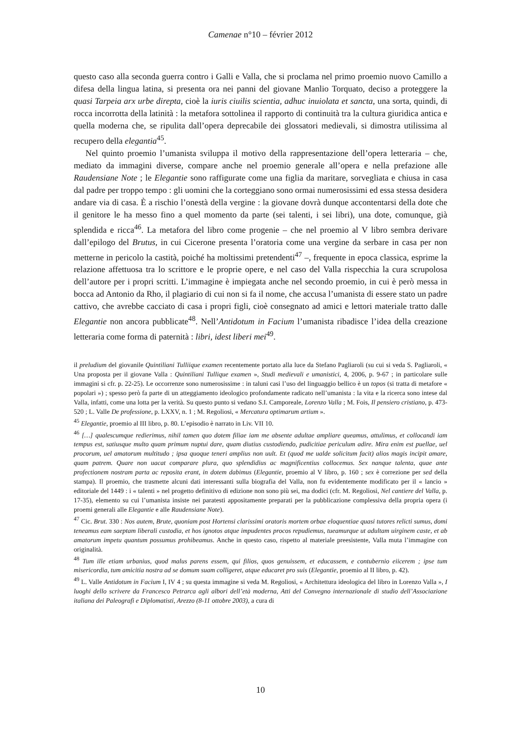Camenae n°10 – février 2012
questo caso alla seconda guerra contro i Galli e Valla, che si proclama nel primo proemio nuovo Camillo a difesa della lingua latina, si presenta ora nei panni del giovane Manlio Torquato, deciso a proteggere la quasi Tarpeia arx urbe direpta, cioè la iuris ciuilis scientia, adhuc inuiolata et sancta, una sorta, quindi, di rocca incorrotta della latinità : la metafora sottolinea il rapporto di continuità tra la cultura giuridica antica e quella moderna che, se ripulita dall’opera deprecabile dei glossatori medievali, si dimostra utilissima al recupero della elegantia<sup>45</sup>.
Nel quinto proemio l’umanista sviluppa il motivo della rappresentazione dell’opera letteraria – che, mediato da immagini diverse, compare anche nel proemio generale all’opera e nella prefazione alle Raudensiane Note ; le Elegantie sono raffigurate come una figlia da maritare, sorvegliata e chiusa in casa dal padre per troppo tempo : gli uomini che la corteggiano sono ormai numerosissimi ed essa stessa desidera andare via di casa. È a rischio l’onestà della vergine : la giovane dovrà dunque accontentarsi della dote che il genitore le ha messo fino a quel momento da parte (sei talenti, i sei libri), una dote, comunque, già splendida e ricca<sup>46</sup>. La metafora del libro come progenie – che nel proemio al V libro sembra derivare dall’epilogo del Brutus, in cui Cicerone presenta l’oratoria come una vergine da serbare in casa per non metterne in pericolo la castità, poiché ha moltissimi pretendenti<sup>47</sup> –, frequente in epoca classica, esprime la relazione affettuosa tra lo scrittore e le proprie opere, e nel caso del Valla rispecchia la cura scrupolosa dell’autore per i propri scritti. L’immagine è impiegata anche nel secondo proemio, in cui è però messa in bocca ad Antonio da Rho, il plagiario di cui non si fa il nome, che accusa l’umanista di essere stato un padre cattivo, che avrebbe cacciato di casa i propri figli, cioè consegnato ad amici e lettori materiale tratto dalle Elegantie non ancora pubblicate<sup>48</sup>. Nell’Antidotum in Facium l’umanista ribadisce l’idea della creazione letteraria come forma di paternità : libri, idest liberi mei<sup>49</sup>.
il preludium del giovanile Quintiliani Tulliique examen recentemente portato alla luce da Stefano Pagliaroli (su cui si veda S. Pagliaroli, « Una proposta per il giovane Valla : Quintiliani Tullique examen », Studi medievali e umanistici, 4, 2006, p. 9-67 ; in particolare sulle immagini si cfr. p. 22-25). Le occorrenze sono numerosissime : in taluni casi l’uso del linguaggio bellico è un topos (si tratta di metafore « popolari ») ; spesso però fa parte di un atteggiamento ideologico profondamente radicato nell’umanista : la vita e la ricerca sono intese dal Valla, infatti, come una lotta per la verità. Su questo punto si vedano S.I. Camporeale, Lorenzo Valla ; M. Fois, Il pensiero cristiano, p. 473-520 ; L. Valle De professione, p. LXXV, n. 1 ; M. Regoliosi, « Mercatura optimarum artium ».
<sup>45</sup> Elegantie, proemio al III libro, p. 80. L’episodio è narrato in Liv. VII 10.
<sup>46</sup> […] qualescumque redierimus, nihil tamen quo dotem filiae iam me absente adultae ampliare queamus, attulimus, et collocandi iam tempus est, satiusque multo quam primum nuptui dare, quam diutius custodiendo, pudicitiae periculum adire. Mira enim est puellae, uel procorum, uel amatorum multitudo ; ipsa quoque teneri amplius non uult. Et (quod me ualde solicitum facit) alios magis incipit amare, quam patrem. Quare non uacat comparare plura, quo splendidius ac magnificentius collocemus. Sex nanque talenta, quae ante profectionem nostram parta ac reposita erant, in dotem dabimus (Elegantie, proemio al V libro, p. 160 ; sex è correzione per sed della stampa). Il proemio, che trasmette alcuni dati interessanti sulla biografia del Valla, non fu evidentemente modificato per il « lancio » editoriale del 1449 : i « talenti » nel progetto definitivo di edizione non sono più sei, ma dodici (cfr. M. Regoliosi, Nel cantiere del Valla, p. 17-35), elemento su cui l’umanista insiste nei paratesti appositamente preparati per la pubblicazione complessiva della propria opera (i proemi generali alle Elegantie e alle Raudensiane Note).
<sup>47</sup> Cic. Brut. 330 : Nos autem, Brute, quoniam post Hortensi clarissimi oratoris mortem orbae eloquentiae quasi tutores relicti sumus, domi teneamus eam saeptam liberali custodia, et hos ignotos atque impudentes procos repudiemus, tueamurque ut adultam uirginem caste, et ab amatorum impetu quantum possumus prohibeamus. Anche in questo caso, rispetto al materiale preesistente, Valla muta l’immagine con originalità.
<sup>48</sup> Tum ille etiam urbanius, quod malus parens essem, qui filios, quos genuissem, et educassem, e contubernio eiicerem ; ipse tum misericordia, tum amicitia nostra ad se domum suam colligeret, atque educaret pro suis (Elegantie, proemio al II libro, p. 42).
<sup>49</sup> L. Valle Antidotum in Facium I, IV 4 ; su questa immagine si veda M. Regoliosi, « Architettura ideologica del libro in Lorenzo Valla », I luoghi dello scrivere da Francesco Petrarca agli albori dell’età moderna, Atti del Convegno internazionale di studio dell’Associazione italiana dei Paleografi e Diplomatisti, Arezzo (8-11 ottobre 2003), a cura di
10